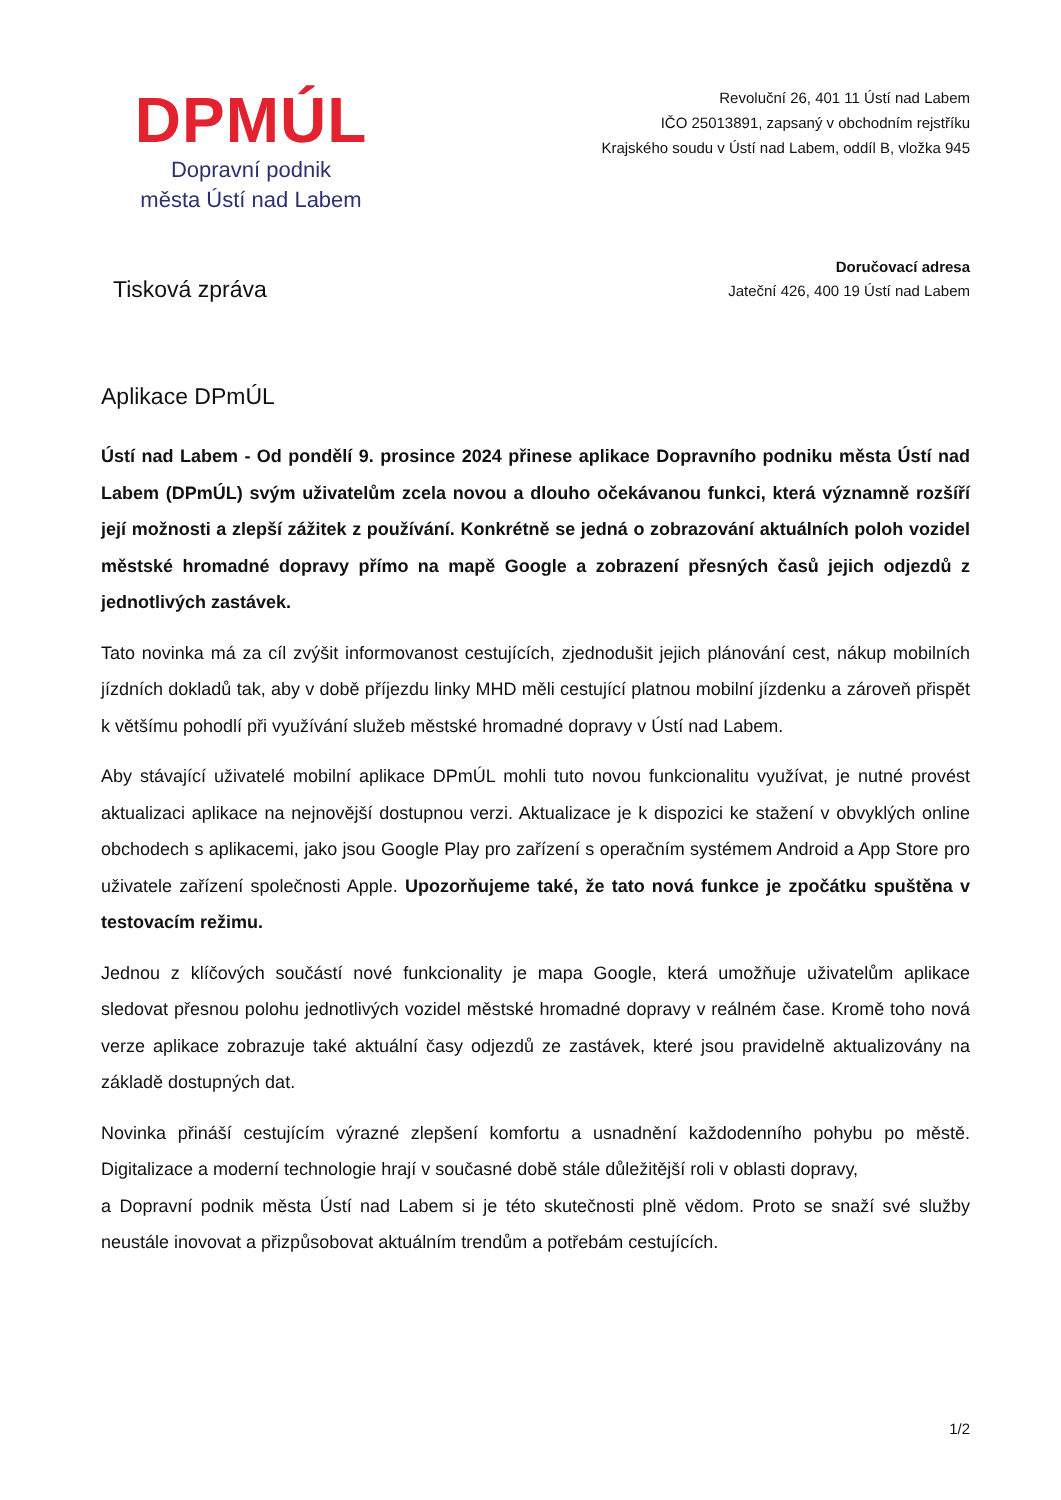DPMÚL
Dopravní podnik
města Ústí nad Labem
Revoluční 26, 401 11 Ústí nad Labem
IČO 25013891, zapsaný v obchodním rejstříku
Krajského soudu v Ústí nad Labem, oddíl B, vložka 945
Tisková zpráva
Doručovací adresa
Jateční 426, 400 19 Ústí nad Labem
Aplikace DPmÚL
Ústí nad Labem - Od pondělí 9. prosince 2024 přinese aplikace Dopravního podniku města Ústí nad Labem (DPmÚL) svým uživatelům zcela novou a dlouho očekávanou funkci, která významně rozšíří její možnosti a zlepší zážitek z používání. Konkrétně se jedná o zobrazování aktuálních poloh vozidel městské hromadné dopravy přímo na mapě Google a zobrazení přesných časů jejich odjezdů z jednotlivých zastávek.
Tato novinka má za cíl zvýšit informovanost cestujících, zjednodušit jejich plánování cest, nákup mobilních jízdních dokladů tak, aby v době příjezdu linky MHD měli cestující platnou mobilní jízdenku a zároveň přispět k většímu pohodlí při využívání služeb městské hromadné dopravy v Ústí nad Labem.
Aby stávající uživatelé mobilní aplikace DPmÚL mohli tuto novou funkcionalitu využívat, je nutné provést aktualizaci aplikace na nejnovější dostupnou verzi. Aktualizace je k dispozici ke stažení v obvyklých online obchodech s aplikacemi, jako jsou Google Play pro zařízení s operačním systémem Android a App Store pro uživatele zařízení společnosti Apple. Upozorňujeme také, že tato nová funkce je zpočátku spuštěna v testovacím režimu.
Jednou z klíčových součástí nové funkcionality je mapa Google, která umožňuje uživatelům aplikace sledovat přesnou polohu jednotlivých vozidel městské hromadné dopravy v reálném čase. Kromě toho nová verze aplikace zobrazuje také aktuální časy odjezdů ze zastávek, které jsou pravidelně aktualizovány na základě dostupných dat.
Novinka přináší cestujícím výrazné zlepšení komfortu a usnadnění každodenního pohybu po městě. Digitalizace a moderní technologie hrají v současné době stále důležitější roli v oblasti dopravy,
a Dopravní podnik města Ústí nad Labem si je této skutečnosti plně vědom. Proto se snaží své služby neustále inovovat a přizpůsobovat aktuálním trendům a potřebám cestujících.
1/2